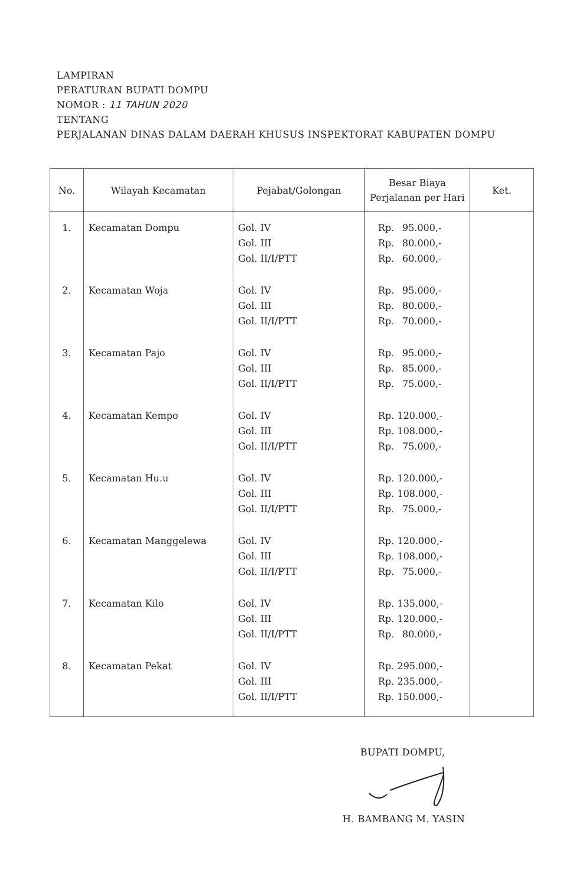LAMPIRAN
PERATURAN BUPATI DOMPU
NOMOR : 11 TAHUN 2020
TENTANG
PERJALANAN DINAS DALAM DAERAH KHUSUS INSPEKTORAT KABUPATEN DOMPU
| No. | Wilayah Kecamatan | Pejabat/Golongan | Besar Biaya Perjalanan per Hari | Ket. |
| --- | --- | --- | --- | --- |
| 1. | Kecamatan Dompu | Gol. IV Gol. III Gol. II/I/PTT | Rp. 95.000,- Rp. 80.000,- Rp. 60.000,- | |
| 2. | Kecamatan Woja | Gol. IV Gol. III Gol. II/I/PTT | Rp. 95.000,- Rp. 80.000,- Rp. 70.000,- | |
| 3. | Kecamatan Pajo | Gol. IV Gol. III Gol. II/I/PTT | Rp. 95.000,- Rp. 85.000,- Rp. 75.000,- | |
| 4. | Kecamatan Kempo | Gol. IV Gol. III Gol. II/I/PTT | Rp. 120.000,- Rp. 108.000,- Rp. 75.000,- | |
| 5. | Kecamatan Hu.u | Gol. IV Gol. III Gol. II/I/PTT | Rp. 120.000,- Rp. 108.000,- Rp. 75.000,- | |
| 6. | Kecamatan Manggelewa | Gol. IV Gol. III Gol. II/I/PTT | Rp. 120.000,- Rp. 108.000,- Rp. 75.000,- | |
| 7. | Kecamatan Kilo | Gol. IV Gol. III Gol. II/I/PTT | Rp. 135.000,- Rp. 120.000,- Rp. 80.000,- | |
| 8. | Kecamatan Pekat | Gol. IV Gol. III Gol. II/I/PTT | Rp. 295.000,- Rp. 235.000,- Rp. 150.000,- | |
BUPATI DOMPU,
H. BAMBANG M. YASIN